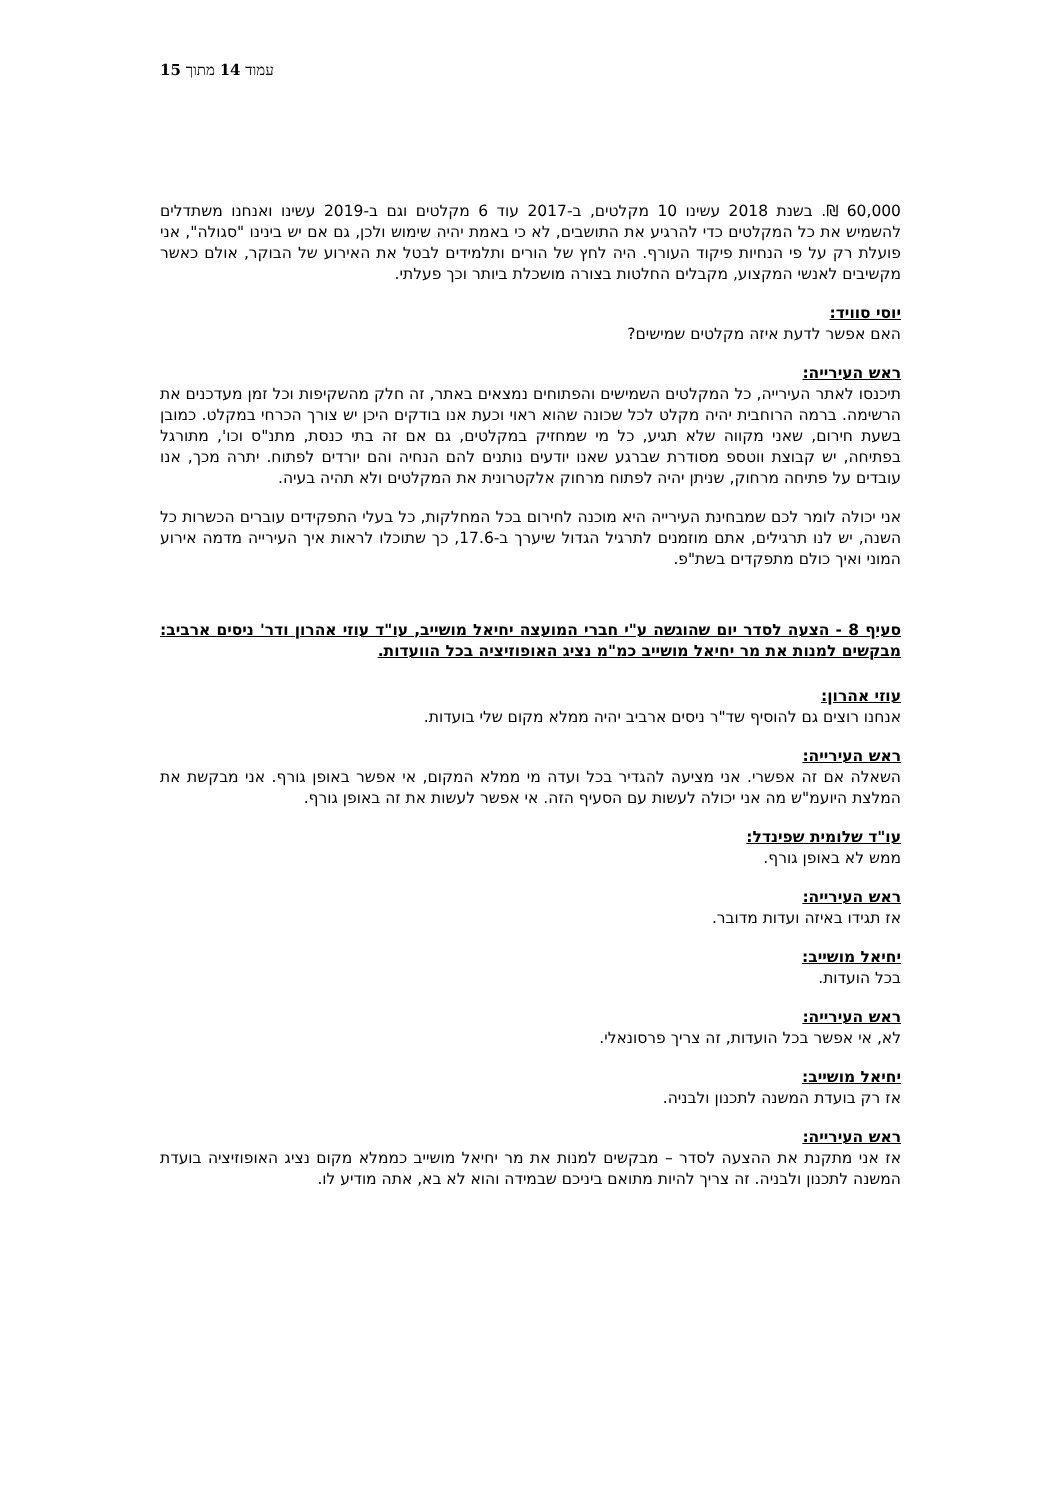עמוד 14 מתוך 15
60,000 ₪. בשנת 2018 עשינו 10 מקלטים, ב-2017 עוד 6 מקלטים וגם ב-2019 עשינו ואנחנו משתדלים להשמיש את כל המקלטים כדי להרגיע את התושבים, לא כי באמת יהיה שימוש ולכן, גם אם יש בינינו "סגולה", אני פועלת רק על פי הנחיות פיקוד העורף. היה לחץ של הורים ותלמידים לבטל את האירוע של הבוקר, אולם כאשר מקשיבים לאנשי המקצוע, מקבלים החלטות בצורה מושכלת ביותר וכך פעלתי.
יוסי סוויד:
האם אפשר לדעת איזה מקלטים שמישים?
ראש העירייה:
תיכנסו לאתר העירייה, כל המקלטים השמישים והפתוחים נמצאים באתר, זה חלק מהשקיפות וכל זמן מעדכנים את הרשימה. ברמה הרוחבית יהיה מקלט לכל שכונה שהוא ראוי וכעת אנו בודקים היכן יש צורך הכרחי במקלט. כמובן בשעת חירום, שאני מקווה שלא תגיע, כל מי שמחזיק במקלטים, גם אם זה בתי כנסת, מתנ"ס וכו', מתורגל בפתיחה, יש קבוצת ווטספ מסודרת שברגע שאנו יודעים נותנים להם הנחיה והם יורדים לפתוח. יתרה מכך, אנו עובדים על פתיחה מרחוק, שניתן יהיה לפתוח מרחוק אלקטרונית את המקלטים ולא תהיה בעיה.
אני יכולה לומר לכם שמבחינת העירייה היא מוכנה לחירום בכל המחלקות, כל בעלי התפקידים עוברים הכשרות כל השנה, יש לנו תרגילים, אתם מוזמנים לתרגיל הגדול שיערך ב-17.6, כך שתוכלו לראות איך העירייה מדמה אירוע המוני ואיך כולם מתפקדים בשת"פ.
סעיף 8 - הצעה לסדר יום שהוגשה ע"י חברי המועצה יחיאל מושייב, עו"ד עוזי אהרון ודר' ניסים ארביב: מבקשים למנות את מר יחיאל מושייב כמ"מ נציג האופוזיציה בכל הוועדות.
עוזי אהרון:
אנחנו רוצים גם להוסיף שד"ר ניסים ארביב יהיה ממלא מקום שלי בועדות.
ראש העירייה:
השאלה אם זה אפשרי. אני מציעה להגדיר בכל ועדה מי ממלא המקום, אי אפשר באופן גורף. אני מבקשת את המלצת היועמ"ש מה אני יכולה לעשות עם הסעיף הזה. אי אפשר לעשות את זה באופן גורף.
עו"ד שלומית שפינדל:
ממש לא באופן גורף.
ראש העירייה:
אז תגידו באיזה ועדות מדובר.
יחיאל מושייב:
בכל הועדות.
ראש העירייה:
לא, אי אפשר בכל הועדות, זה צריך פרסונאלי.
יחיאל מושייב:
אז רק בועדת המשנה לתכנון ולבניה.
ראש העירייה:
אז אני מתקנת את ההצעה לסדר – מבקשים למנות את מר יחיאל מושייב כממלא מקום נציג האופוזיציה בועדת המשנה לתכנון ולבניה. זה צריך להיות מתואם ביניכם שבמידה והוא לא בא, אתה מודיע לו.